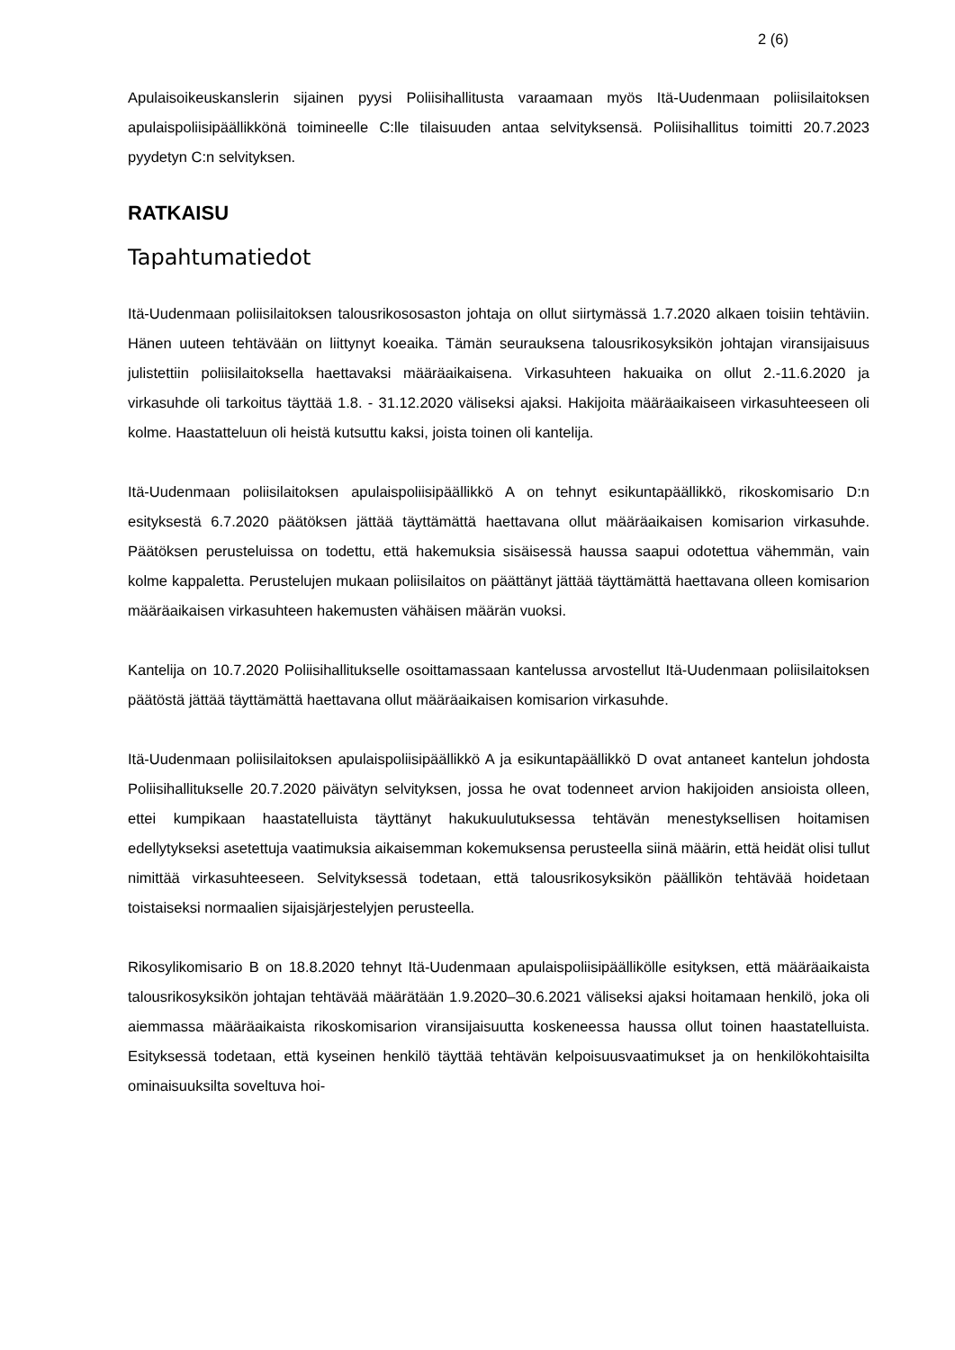2 (6)
Apulaisoikeuskanslerin sijainen pyysi Poliisihallitusta varaamaan myös Itä-Uudenmaan poliisilaitoksen apulaispoliisipäällikkönä toimineelle C:lle tilaisuuden antaa selvityksensä. Poliisihallitus toimitti 20.7.2023 pyydetyn C:n selvityksen.
RATKAISU
Tapahtumatiedot
Itä-Uudenmaan poliisilaitoksen talousrikososaston johtaja on ollut siirtymässä 1.7.2020 alkaen toisiin tehtäviin. Hänen uuteen tehtävään on liittynyt koeaika. Tämän seurauksena talousrikosyksikön johtajan viransijaisuus julistettiin poliisilaitoksella haettavaksi määräaikaisena. Virkasuhteen hakuaika on ollut 2.-11.6.2020 ja virkasuhde oli tarkoitus täyttää 1.8. - 31.12.2020 väliseksi ajaksi. Hakijoita määräaikaiseen virkasuhteeseen oli kolme. Haastatteluun oli heistä kutsuttu kaksi, joista toinen oli kantelija.
Itä-Uudenmaan poliisilaitoksen apulaispoliisipäällikkö A on tehnyt esikuntapäällikkö, rikoskomisario D:n esityksestä 6.7.2020 päätöksen jättää täyttämättä haettavana ollut määräaikaisen komisarion virkasuhde. Päätöksen perusteluissa on todettu, että hakemuksia sisäisessä haussa saapui odotettua vähemmän, vain kolme kappaletta. Perustelujen mukaan poliisilaitos on päättänyt jättää täyttämättä haettavana olleen komisarion määräaikaisen virkasuhteen hakemusten vähäisen määrän vuoksi.
Kantelija on 10.7.2020 Poliisihallitukselle osoittamassaan kantelussa arvostellut Itä-Uudenmaan poliisilaitoksen päätöstä jättää täyttämättä haettavana ollut määräaikaisen komisarion virkasuhde.
Itä-Uudenmaan poliisilaitoksen apulaispoliisipäällikkö A ja esikuntapäällikkö D ovat antaneet kantelun johdosta Poliisihallitukselle 20.7.2020 päivätyn selvityksen, jossa he ovat todenneet arvion hakijoiden ansioista olleen, ettei kumpikaan haastatelluista täyttänyt hakukuulutuksessa tehtävän menestyksellisen hoitamisen edellytykseksi asetettuja vaatimuksia aikaisemman kokemuksensa perusteella siinä määrin, että heidät olisi tullut nimittää virkasuhteeseen. Selvityksessä todetaan, että talousrikosyksikön päällikön tehtävää hoidetaan toistaiseksi normaalien sijaisjärjestelyjen perusteella.
Rikosylikomisario B on 18.8.2020 tehnyt Itä-Uudenmaan apulaispoliisipäällikölle esityksen, että määräaikaista talousrikosyksikön johtajan tehtävää määrätään 1.9.2020–30.6.2021 väliseksi ajaksi hoitamaan henkilö, joka oli aiemmassa määräaikaista rikoskomisarion viransijaisuutta koskeneessa haussa ollut toinen haastatelluista. Esityksessä todetaan, että kyseinen henkilö täyttää tehtävän kelpoisuusvaatimukset ja on henkilökohtaisilta ominaisuuksilta soveltuva hoi-